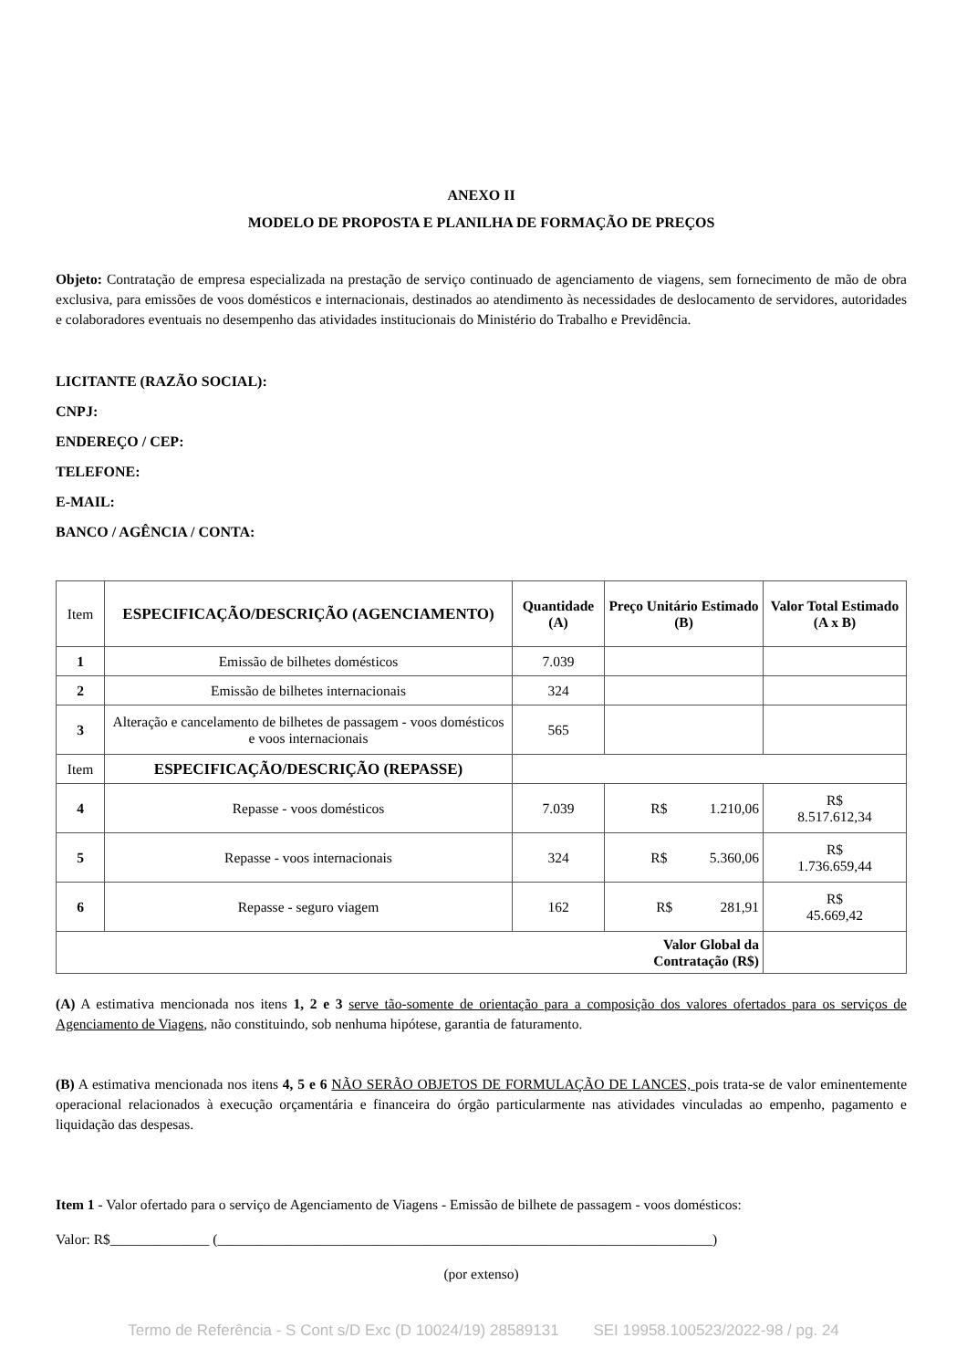ANEXO II
MODELO DE PROPOSTA E PLANILHA DE FORMAÇÃO DE PREÇOS
Objeto: Contratação de empresa especializada na prestação de serviço continuado de agenciamento de viagens, sem fornecimento de mão de obra exclusiva, para emissões de voos domésticos e internacionais, destinados ao atendimento às necessidades de deslocamento de servidores, autoridades e colaboradores eventuais no desempenho das atividades institucionais do Ministério do Trabalho e Previdência.
LICITANTE (RAZÃO SOCIAL):
CNPJ:
ENDEREÇO / CEP:
TELEFONE:
E-MAIL:
BANCO / AGÊNCIA / CONTA:
| Item | ESPECIFICAÇÃO/DESCRIÇÃO (AGENCIAMENTO) | Quantidade (A) | Preço Unitário Estimado (B) | Valor Total Estimado (A x B) |
| 1 | Emissão de bilhetes domésticos | 7.039 | | |
| 2 | Emissão de bilhetes internacionais | 324 | | |
| 3 | Alteração e cancelamento de bilhetes de passagem - voos domésticos e voos internacionais | 565 | | |
| Item | ESPECIFICAÇÃO/DESCRIÇÃO (REPASSE) | | | |
| 4 | Repasse - voos domésticos | 7.039 | R$ 1.210,06 | R$ 8.517.612,34 |
| 5 | Repasse - voos internacionais | 324 | R$ 5.360,06 | R$ 1.736.659,44 |
| 6 | Repasse - seguro viagem | 162 | R$ 281,91 | R$ 45.669,42 |
| Valor Global da Contratação (R$) | | | | |
(A) A estimativa mencionada nos itens 1, 2 e 3 serve tão-somente de orientação para a composição dos valores ofertados para os serviços de Agenciamento de Viagens, não constituindo, sob nenhuma hipótese, garantia de faturamento.
(B) A estimativa mencionada nos itens 4, 5 e 6 NÃO SERÃO OBJETOS DE FORMULAÇÃO DE LANCES, pois trata-se de valor eminentemente operacional relacionados à execução orçamentária e financeira do órgão particularmente nas atividades vinculadas ao empenho, pagamento e liquidação das despesas.
Item 1 - Valor ofertado para o serviço de Agenciamento de Viagens - Emissão de bilhete de passagem - voos domésticos:
Valor: R$______________ (______________________________________________________________________)
(por extenso)
Termo de Referência - S Cont s/D Exc (D 10024/19) 28589131 SEI 19958.100523/2022-98 / pg. 24